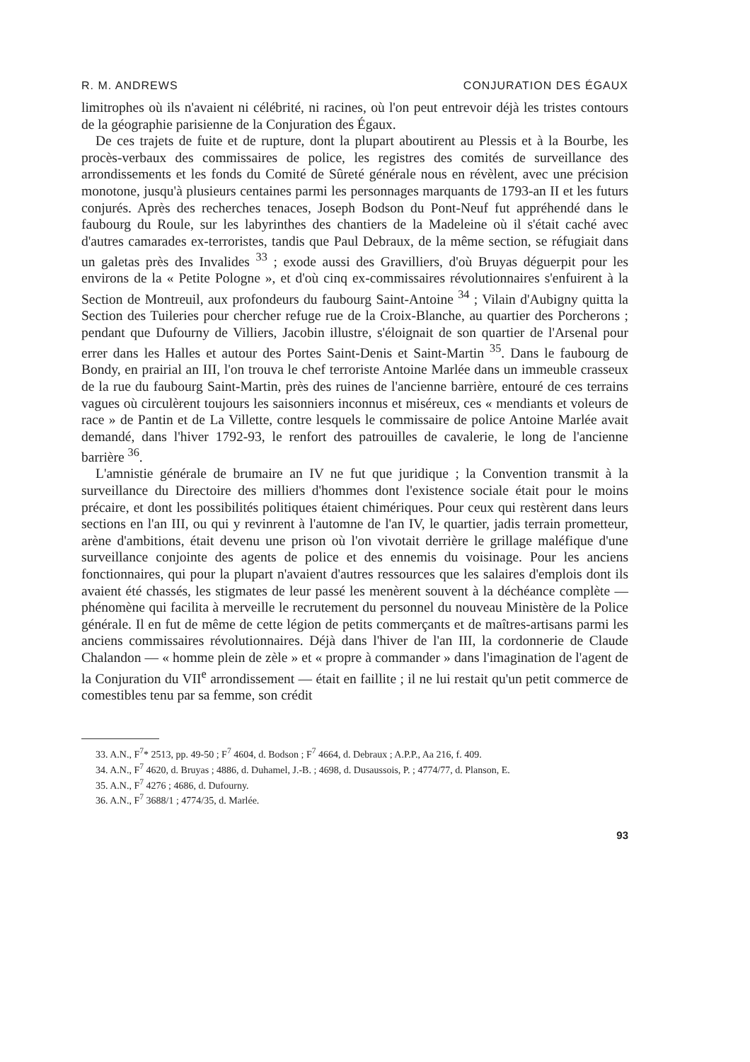R. M. ANDREWS CONJURATION DES ÉGAUX
limitrophes où ils n'avaient ni célébrité, ni racines, où l'on peut entrevoir déjà les tristes contours de la géographie parisienne de la Conjuration des Égaux.
De ces trajets de fuite et de rupture, dont la plupart aboutirent au Plessis et à la Bourbe, les procès-verbaux des commissaires de police, les registres des comités de surveillance des arrondissements et les fonds du Comité de Sûreté générale nous en révèlent, avec une précision monotone, jusqu'à plusieurs centaines parmi les personnages marquants de 1793-an II et les futurs conjurés. Après des recherches tenaces, Joseph Bodson du Pont-Neuf fut appréhendé dans le faubourg du Roule, sur les labyrinthes des chantiers de la Madeleine où il s'était caché avec d'autres camarades ex-terroristes, tandis que Paul Debraux, de la même section, se réfugiait dans un galetas près des Invalides <sup>33</sup> ; exode aussi des Gravilliers, d'où Bruyas déguerpit pour les environs de la « Petite Pologne », et d'où cinq ex-commissaires révolutionnaires s'enfuirent à la Section de Montreuil, aux profondeurs du faubourg Saint-Antoine <sup>34</sup> ; Vilain d'Aubigny quitta la Section des Tuileries pour chercher refuge rue de la Croix-Blanche, au quartier des Porcherons ; pendant que Dufourny de Villiers, Jacobin illustre, s'éloignait de son quartier de l'Arsenal pour errer dans les Halles et autour des Portes Saint-Denis et Saint-Martin <sup>35</sup>. Dans le faubourg de Bondy, en prairial an III, l'on trouva le chef terroriste Antoine Marlée dans un immeuble crasseux de la rue du faubourg Saint-Martin, près des ruines de l'ancienne barrière, entouré de ces terrains vagues où circulèrent toujours les saisonniers inconnus et miséreux, ces « mendiants et voleurs de race » de Pantin et de La Villette, contre lesquels le commissaire de police Antoine Marlée avait demandé, dans l'hiver 1792-93, le renfort des patrouilles de cavalerie, le long de l'ancienne barrière <sup>36</sup>.
L'amnistie générale de brumaire an IV ne fut que juridique ; la Convention transmit à la surveillance du Directoire des milliers d'hommes dont l'existence sociale était pour le moins précaire, et dont les possibilités politiques étaient chimériques. Pour ceux qui restèrent dans leurs sections en l'an III, ou qui y revinrent à l'automne de l'an IV, le quartier, jadis terrain prometteur, arène d'ambitions, était devenu une prison où l'on vivotait derrière le grillage maléfique d'une surveillance conjointe des agents de police et des ennemis du voisinage. Pour les anciens fonctionnaires, qui pour la plupart n'avaient d'autres ressources que les salaires d'emplois dont ils avaient été chassés, les stigmates de leur passé les menèrent souvent à la déchéance complète — phénomène qui facilita à merveille le recrutement du personnel du nouveau Ministère de la Police générale. Il en fut de même de cette légion de petits commerçants et de maîtres-artisans parmi les anciens commissaires révolutionnaires. Déjà dans l'hiver de l'an III, la cordonnerie de Claude Chalandon — « homme plein de zèle » et « propre à commander » dans l'imagination de l'agent de la Conjuration du VII<sup>e</sup> arrondissement — était en faillite ; il ne lui restait qu'un petit commerce de comestibles tenu par sa femme, son crédit
33. A.N., F<sup>7</sup>* 2513, pp. 49-50 ; F<sup>7</sup> 4604, d. Bodson ; F<sup>7</sup> 4664, d. Debraux ; A.P.P., Aa 216, f. 409.
34. A.N., F<sup>7</sup> 4620, d. Bruyas ; 4886, d. Duhamel, J.-B. ; 4698, d. Dusaussois, P. ; 4774/77, d. Planson, E.
35. A.N., F<sup>7</sup> 4276 ; 4686, d. Dufourny.
36. A.N., F<sup>7</sup> 3688/1 ; 4774/35, d. Marlée.
93